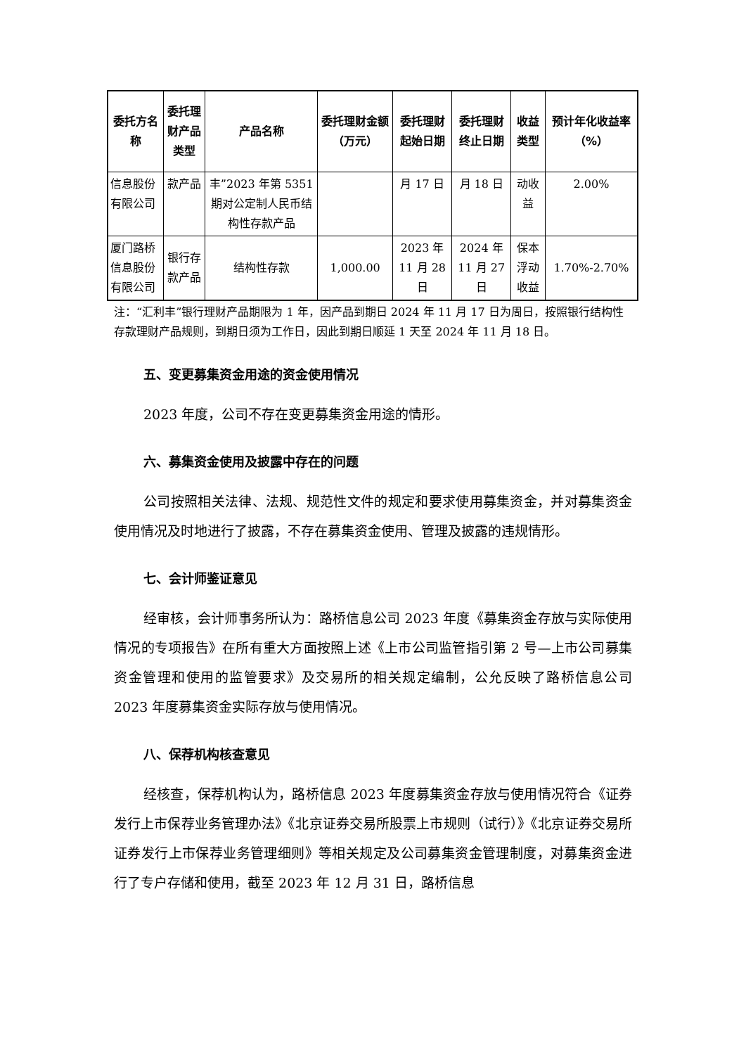| 委托方名称 | 委托理财产品类型 | 产品名称 | 委托理财金额（万元） | 委托理财起始日期 | 委托理财终止日期 | 收益类型 | 预计年化收益率（%） |
| --- | --- | --- | --- | --- | --- | --- | --- |
| 信息股份有限公司 | 款产品 | 丰”2023 年第 5351 期对公定制人民币结构性存款产品 | | 月 17 日 | 月 18 日 | 动收益 | 2.00% |
| 厦门路桥信息股份有限公司 | 银行存款产品 | 结构性存款 | 1,000.00 | 2023 年 11 月 28 日 | 2024 年 11 月 27 日 | 保本浮动收益 | 1.70%-2.70% |
注：“汇利丰”银行理财产品期限为 1 年，因产品到期日 2024 年 11 月 17 日为周日，按照银行结构性存款理财产品规则，到期日须为工作日，因此到期日顺延 1 天至 2024 年 11 月 18 日。
五、变更募集资金用途的资金使用情况
2023 年度，公司不存在变更募集资金用途的情形。
六、募集资金使用及披露中存在的问题
公司按照相关法律、法规、规范性文件的规定和要求使用募集资金，并对募集资金使用情况及时地进行了披露，不存在募集资金使用、管理及披露的违规情形。
七、会计师鉴证意见
经审核，会计师事务所认为：路桥信息公司 2023 年度《募集资金存放与实际使用情况的专项报告》在所有重大方面按照上述《上市公司监管指引第 2 号—上市公司募集资金管理和使用的监管要求》及交易所的相关规定编制，公允反映了路桥信息公司 2023 年度募集资金实际存放与使用情况。
八、保荐机构核查意见
经核查，保荐机构认为，路桥信息 2023 年度募集资金存放与使用情况符合《证券发行上市保荐业务管理办法》《北京证券交易所股票上市规则（试行）》《北京证券交易所证券发行上市保荐业务管理细则》等相关规定及公司募集资金管理制度，对募集资金进行了专户存储和使用，截至 2023 年 12 月 31 日，路桥信息